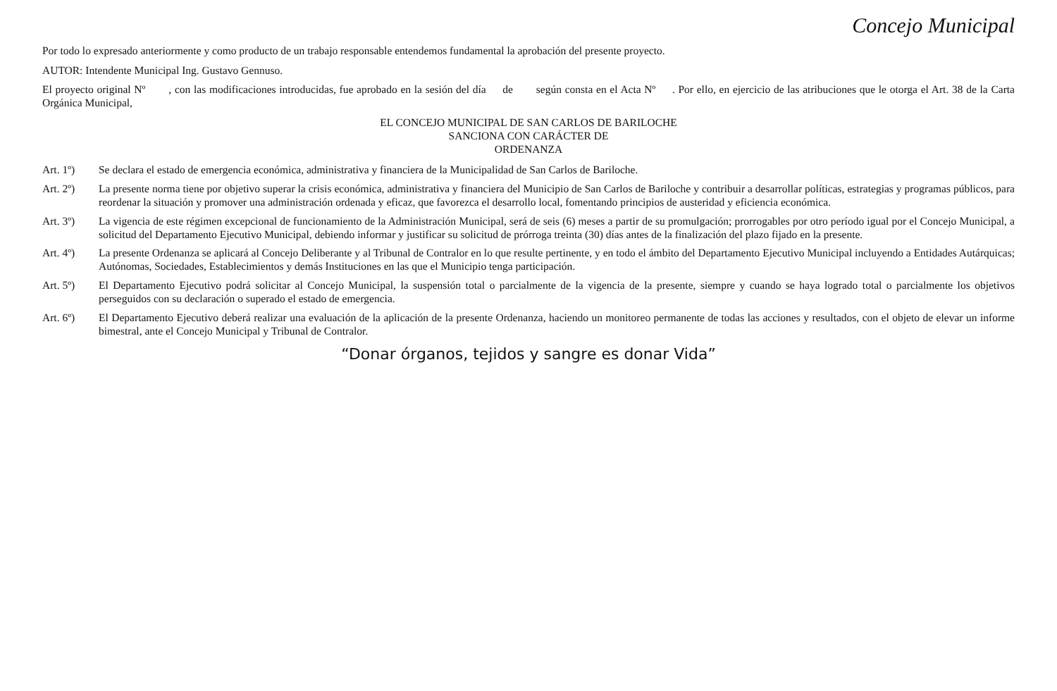Concejo Municipal
Por todo lo expresado anteriormente y como producto de un trabajo responsable entendemos fundamental la aprobación del presente proyecto.
AUTOR: Intendente Municipal Ing. Gustavo Gennuso.
El proyecto original Nº , con las modificaciones introducidas, fue aprobado en la sesión del día de según consta en el Acta Nº . Por ello, en ejercicio de las atribuciones que le otorga el Art. 38 de la Carta Orgánica Municipal,
EL CONCEJO MUNICIPAL DE SAN CARLOS DE BARILOCHE
SANCIONA CON CARÁCTER DE
ORDENANZA
Art. 1º) Se declara el estado de emergencia económica, administrativa y financiera de la Municipalidad de San Carlos de Bariloche.
Art. 2º) La presente norma tiene por objetivo superar la crisis económica, administrativa y financiera del Municipio de San Carlos de Bariloche y contribuir a desarrollar políticas, estrategias y programas públicos, para reordenar la situación y promover una administración ordenada y eficaz, que favorezca el desarrollo local, fomentando principios de austeridad y eficiencia económica.
Art. 3º) La vigencia de este régimen excepcional de funcionamiento de la Administración Municipal, será de seis (6) meses a partir de su promulgación; prorrogables por otro período igual por el Concejo Municipal, a solicitud del Departamento Ejecutivo Municipal, debiendo informar y justificar su solicitud de prórroga treinta (30) días antes de la finalización del plazo fijado en la presente.
Art. 4º) La presente Ordenanza se aplicará al Concejo Deliberante y al Tribunal de Contralor en lo que resulte pertinente, y en todo el ámbito del Departamento Ejecutivo Municipal incluyendo a Entidades Autárquicas; Autónomas, Sociedades, Establecimientos y demás Instituciones en las que el Municipio tenga participación.
Art. 5º) El Departamento Ejecutivo podrá solicitar al Concejo Municipal, la suspensión total o parcialmente de la vigencia de la presente, siempre y cuando se haya logrado total o parcialmente los objetivos perseguidos con su declaración o superado el estado de emergencia.
Art. 6º) El Departamento Ejecutivo deberá realizar una evaluación de la aplicación de la presente Ordenanza, haciendo un monitoreo permanente de todas las acciones y resultados, con el objeto de elevar un informe bimestral, ante el Concejo Municipal y Tribunal de Contralor.
“Donar órganos, tejidos y sangre es donar Vida”